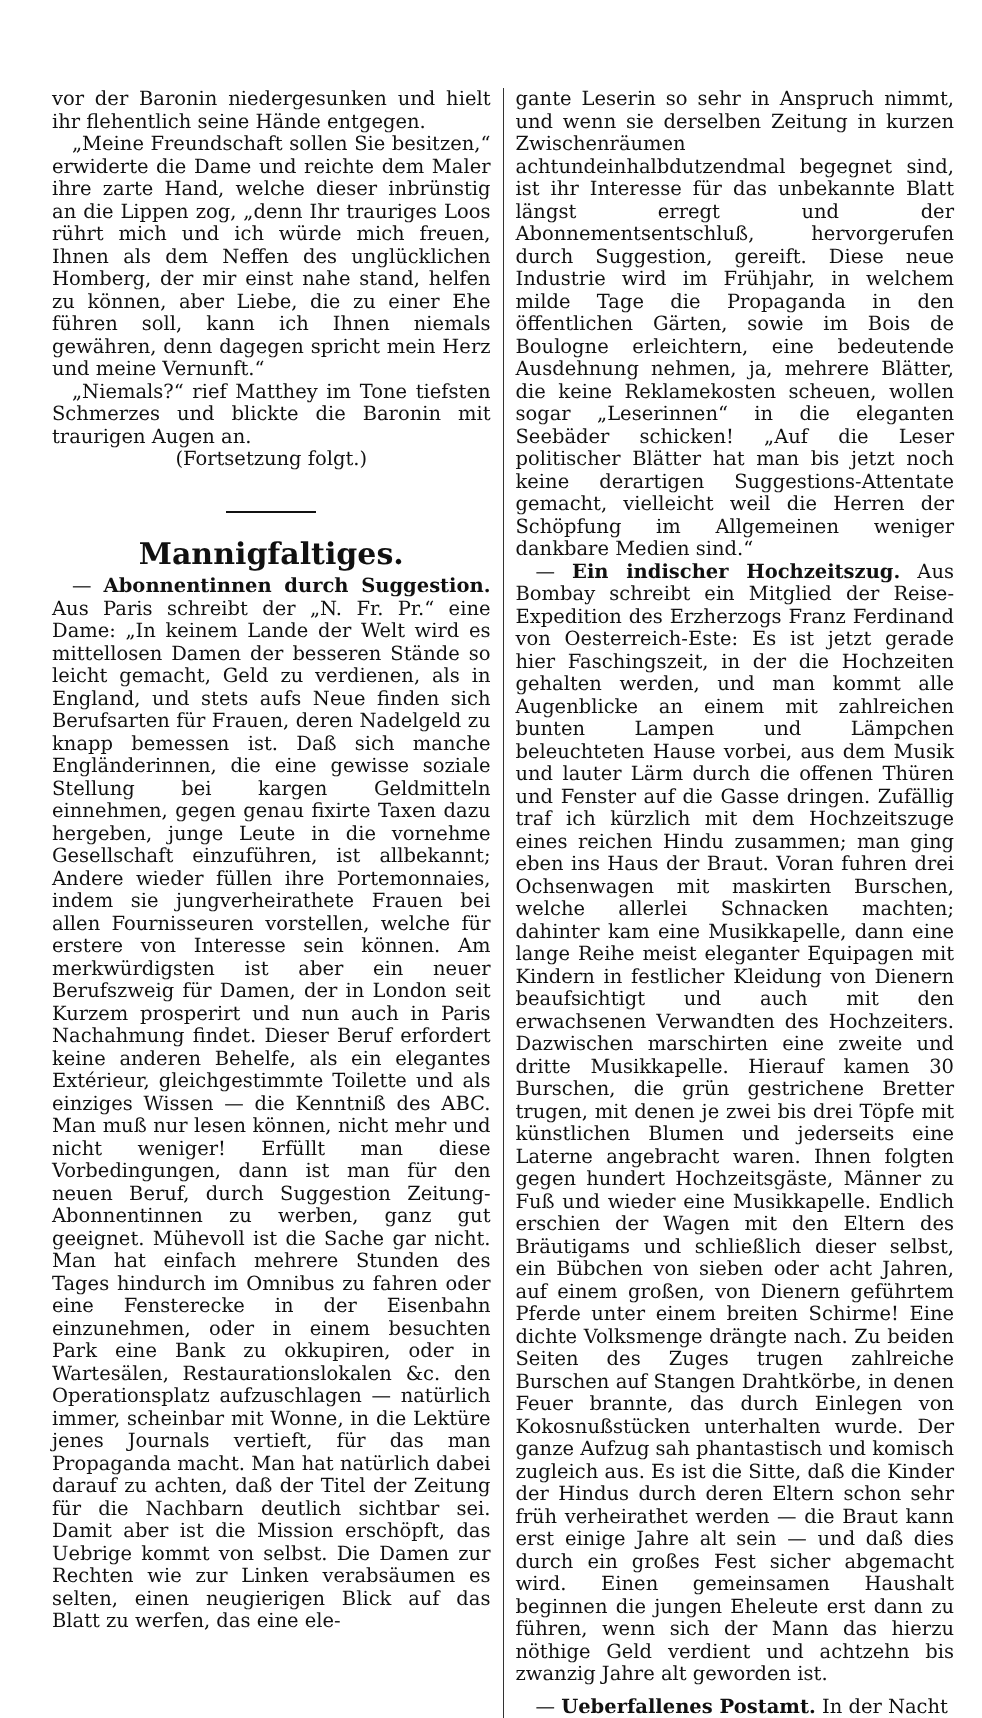vor der Baronin niedergesunken und hielt ihr flehentlich seine Hände entgegen.
„Meine Freundschaft sollen Sie besitzen,“ erwiderte die Dame und reichte dem Maler ihre zarte Hand, welche dieser inbrünstig an die Lippen zog, „denn Ihr trauriges Loos rührt mich und ich würde mich freuen, Ihnen als dem Neffen des unglücklichen Homberg, der mir einst nahe stand, helfen zu können, aber Liebe, die zu einer Ehe führen soll, kann ich Ihnen niemals gewähren, denn dagegen spricht mein Herz und meine Vernunft.“
„Niemals?“ rief Matthey im Tone tiefsten Schmerzes und blickte die Baronin mit traurigen Augen an.
(Fortsetzung folgt.)
Mannigfaltiges.
— Abonnentinnen durch Suggestion. Aus Paris schreibt der „N. Fr. Pr.“ eine Dame: „In keinem Lande der Welt wird es mittellosen Damen der besseren Stände so leicht gemacht, Geld zu verdienen, als in England, und stets aufs Neue finden sich Berufsarten für Frauen, deren Nadelgeld zu knapp bemessen ist. Daß sich manche Engländerinnen, die eine gewisse soziale Stellung bei kargen Geldmitteln einnehmen, gegen genau fixirte Taxen dazu hergeben, junge Leute in die vornehme Gesellschaft einzuführen, ist allbekannt; Andere wieder füllen ihre Portemonnaies, indem sie jungverheirathete Frauen bei allen Fournisseuren vorstellen, welche für erstere von Interesse sein können. Am merkwürdigsten ist aber ein neuer Berufszweig für Damen, der in London seit Kurzem prosperirt und nun auch in Paris Nachahmung findet. Dieser Beruf erfordert keine anderen Behelfe, als ein elegantes Extérieur, gleichgestimmte Toilette und als einziges Wissen — die Kenntniß des ABC. Man muß nur lesen können, nicht mehr und nicht weniger! Erfüllt man diese Vorbedingungen, dann ist man für den neuen Beruf, durch Suggestion Zeitung-Abonnentinnen zu werben, ganz gut geeignet. Mühevoll ist die Sache gar nicht. Man hat einfach mehrere Stunden des Tages hindurch im Omnibus zu fahren oder eine Fensterecke in der Eisenbahn einzunehmen, oder in einem besuchten Park eine Bank zu okkupiren, oder in Wartesälen, Restaurationslokalen &c. den Operationsplatz aufzuschlagen — natürlich immer, scheinbar mit Wonne, in die Lektüre jenes Journals vertieft, für das man Propaganda macht. Man hat natürlich dabei darauf zu achten, daß der Titel der Zeitung für die Nachbarn deutlich sichtbar sei. Damit aber ist die Mission erschöpft, das Uebrige kommt von selbst. Die Damen zur Rechten wie zur Linken verabsäumen es selten, einen neugierigen Blick auf das Blatt zu werfen, das eine ele-
gante Leserin so sehr in Anspruch nimmt, und wenn sie derselben Zeitung in kurzen Zwischenräumen achtundeinhalbdutzendmal begegnet sind, ist ihr Interesse für das unbekannte Blatt längst erregt und der Abonnementsentschluß, hervorgerufen durch Suggestion, gereift. Diese neue Industrie wird im Frühjahr, in welchem milde Tage die Propaganda in den öffentlichen Gärten, sowie im Bois de Boulogne erleichtern, eine bedeutende Ausdehnung nehmen, ja, mehrere Blätter, die keine Reklamekosten scheuen, wollen sogar „Leserinnen“ in die eleganten Seebäder schicken! „Auf die Leser politischer Blätter hat man bis jetzt noch keine derartigen Suggestions-Attentate gemacht, vielleicht weil die Herren der Schöpfung im Allgemeinen weniger dankbare Medien sind.“
— Ein indischer Hochzeitszug. Aus Bombay schreibt ein Mitglied der Reise-Expedition des Erzherzogs Franz Ferdinand von Oesterreich-Este: Es ist jetzt gerade hier Faschingszeit, in der die Hochzeiten gehalten werden, und man kommt alle Augenblicke an einem mit zahlreichen bunten Lampen und Lämpchen beleuchteten Hause vorbei, aus dem Musik und lauter Lärm durch die offenen Thüren und Fenster auf die Gasse dringen. Zufällig traf ich kürzlich mit dem Hochzeitszuge eines reichen Hindu zusammen; man ging eben ins Haus der Braut. Voran fuhren drei Ochsenwagen mit maskirten Burschen, welche allerlei Schnacken machten; dahinter kam eine Musikkapelle, dann eine lange Reihe meist eleganter Equipagen mit Kindern in festlicher Kleidung von Dienern beaufsichtigt und auch mit den erwachsenen Verwandten des Hochzeiters. Dazwischen marschirten eine zweite und dritte Musikkapelle. Hierauf kamen 30 Burschen, die grün gestrichene Bretter trugen, mit denen je zwei bis drei Töpfe mit künstlichen Blumen und jederseits eine Laterne angebracht waren. Ihnen folgten gegen hundert Hochzeitsgäste, Männer zu Fuß und wieder eine Musikkapelle. Endlich erschien der Wagen mit den Eltern des Bräutigams und schließlich dieser selbst, ein Bübchen von sieben oder acht Jahren, auf einem großen, von Dienern geführtem Pferde unter einem breiten Schirme! Eine dichte Volksmenge drängte nach. Zu beiden Seiten des Zuges trugen zahlreiche Burschen auf Stangen Drahtkörbe, in denen Feuer brannte, das durch Einlegen von Kokosnußstücken unterhalten wurde. Der ganze Aufzug sah phantastisch und komisch zugleich aus. Es ist die Sitte, daß die Kinder der Hindus durch deren Eltern schon sehr früh verheirathet werden — die Braut kann erst einige Jahre alt sein — und daß dies durch ein großes Fest sicher abgemacht wird. Einen gemeinsamen Haushalt beginnen die jungen Eheleute erst dann zu führen, wenn sich der Mann das hierzu nöthige Geld verdient und achtzehn bis zwanzig Jahre alt geworden ist.
— Ueberfallenes Postamt. In der Nacht